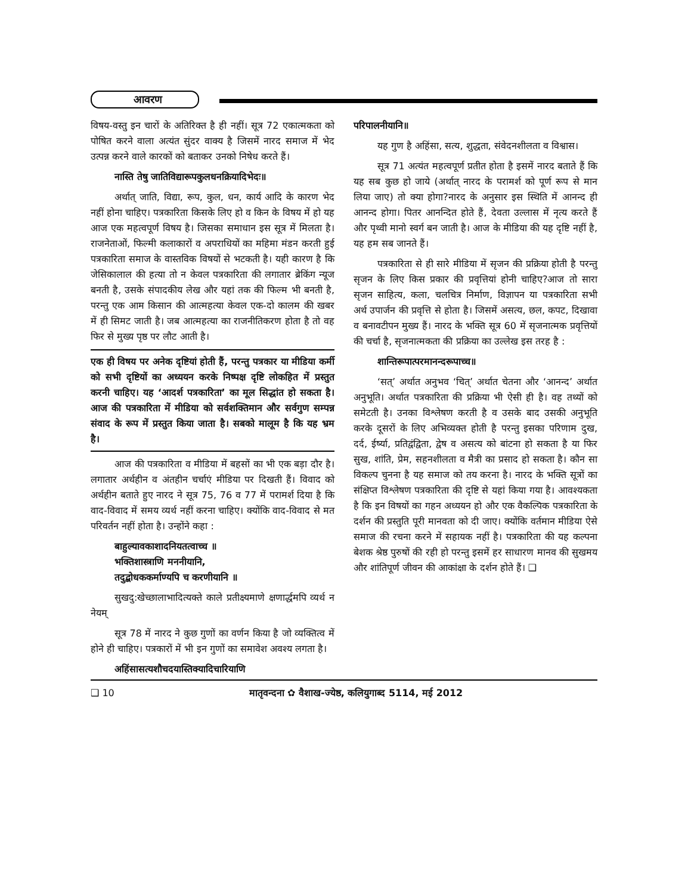आवरण
विषय-वस्तु इन चारों के अतिरिक्त है ही नहीं। सूत्र 72 एकात्मकता को पोषित करने वाला अत्यंत सुंदर वाक्य है जिसमें नारद समाज में भेद उत्पन्न करने वाले कारकों को बताकर उनको निषेध करते हैं।
नास्ति तेषु जातिविद्यारूपकुलधनक्रियादिभेदः॥
अर्थात् जाति, विद्या, रूप, कुल, धन, कार्य आदि के कारण भेद नहीं होना चाहिए। पत्रकारिता किसके लिए हो व किन के विषय में हो यह आज एक महत्वपूर्ण विषय है। जिसका समाधान इस सूत्र में मिलता है। राजनेताओं, फिल्मी कलाकारों व अपराधियों का महिमा मंडन करती हुई पत्रकारिता समाज के वास्तविक विषयों से भटकती है। यही कारण है कि जेसिकालाल की हत्या तो न केवल पत्रकारिता की लगातार ब्रेकिंग न्यूज बनती है, उसके संपादकीय लेख और यहां तक की फिल्म भी बनती है, परन्तु एक आम किसान की आत्महत्या केवल एक-दो कालम की खबर में ही सिमट जाती है। जब आत्महत्या का राजनीतिकरण होता है तो वह फिर से मुख्य पृष्ठ पर लौट आती है।
एक ही विषय पर अनेक दृष्टियां होती हैं, परन्तु पत्रकार या मीडिया कर्मी को सभी दृष्टियों का अध्ययन करके निष्पक्ष दृष्टि लोकहित में प्रस्तुत करनी चाहिए। यह ‘आदर्श पत्रकारिता’ का मूल सिद्धांत हो सकता है। आज की पत्रकारिता में मीडिया को सर्वशक्तिमान और सर्वगुण सम्पन्न संवाद के रूप में प्रस्तुत किया जाता है। सबको मालूम है कि यह भ्रम है।
आज की पत्रकारिता व मीडिया में बहसों का भी एक बड़ा दौर है। लगातार अर्थहीन व अंतहीन चर्चाएं मीडिया पर दिखती हैं। विवाद को अर्थहीन बताते हुए नारद ने सूत्र 75, 76 व 77 में परामर्श दिया है कि वाद-विवाद में समय व्यर्थ नहीं करना चाहिए। क्योंकि वाद-विवाद से मत परिवर्तन नहीं होता है। उन्होंने कहा :
बाहुल्यावकाशादनियतत्वाच्च ॥
भक्तिशास्त्राणि मननीयानि,
तदुद्बोधककर्माण्यपि च करणीयानि ॥
सुखदु:खेच्छालाभादित्यक्ते काले प्रतीक्ष्यमाणे क्षणार्द्धमपि व्यर्थ न नेयम्
सूत्र 78 में नारद ने कुछ गुणों का वर्णन किया है जो व्यक्तित्व में होने ही चाहिए। पत्रकारों में भी इन गुणों का समावेश अवश्य लगता है।
अहिंसासत्यशौचदयास्तिक्यादिचारियाणि
परिपालनीयानि॥
यह गुण है अहिंसा, सत्य, शुद्धता, संवेदनशीलता व विश्वास।
सूत्र 71 अत्यंत महत्वपूर्ण प्रतीत होता है इसमें नारद बताते हैं कि यह सब कुछ हो जाये (अर्थात् नारद के परामर्श को पूर्ण रूप से मान लिया जाए) तो क्या होगा?नारद के अनुसार इस स्थिति में आनन्द ही आनन्द होगा। पितर आनन्दित होते हैं, देवता उल्लास में नृत्य करते हैं और पृथ्वी मानो स्वर्ग बन जाती है। आज के मीडिया की यह दृष्टि नहीं है, यह हम सब जानते हैं।
पत्रकारिता से ही सारे मीडिया में सृजन की प्रक्रिया होती है परन्तु सृजन के लिए किस प्रकार की प्रवृत्तियां होनी चाहिए?आज तो सारा सृजन साहित्य, कला, चलचित्र निर्माण, विज्ञापन या पत्रकारिता सभी अर्थ उपार्जन की प्रवृत्ति से होता है। जिसमें असत्य, छल, कपट, दिखावा व बनावटीपन मुख्य हैं। नारद के भक्ति सूत्र 60 में सृजनात्मक प्रवृत्तियों की चर्चा है, सृजनात्मकता की प्रक्रिया का उल्लेख इस तरह है :
शान्तिरूपात्परमानन्दरूपाच्च॥
‘सत्’ अर्थात अनुभव ‘चित्’ अर्थात चेतना और ‘आनन्द’ अर्थात अनुभूति। अर्थात पत्रकारिता की प्रक्रिया भी ऐसी ही है। वह तथ्यों को समेटती है। उनका विश्लेषण करती है व उसके बाद उसकी अनुभूति करके दूसरों के लिए अभिव्यक्त होती है परन्तु इसका परिणाम दुख, दर्द, ईर्ष्या, प्रतिद्वंद्विता, द्वेष व असत्य को बांटना हो सकता है या फिर सुख, शांति, प्रेम, सहनशीलता व मैत्री का प्रसाद हो सकता है। कौन सा विकल्प चुनना है यह समाज को तय करना है। नारद के भक्ति सूत्रों का संक्षिप्त विश्लेषण पत्रकारिता की दृष्टि से यहां किया गया है। आवश्यकता है कि इन विषयों का गहन अध्ययन हो और एक वैकल्पिक पत्रकारिता के दर्शन की प्रस्तुति पूरी मानवता को दी जाए। क्योंकि वर्तमान मीडिया ऐसे समाज की रचना करने में सहायक नहीं है। पत्रकारिता की यह कल्पना बेशक श्रेष्ठ पुरुषों की रही हो परन्तु इसमें हर साधारण मानव की सुखमय और शांतिपूर्ण जीवन की आकांक्षा के दर्शन होते हैं। ❑
❑ 10 मातृवन्दना ✿ वैशाख-ज्येष्ठ, कलियुगाब्द 5114, मई 2012